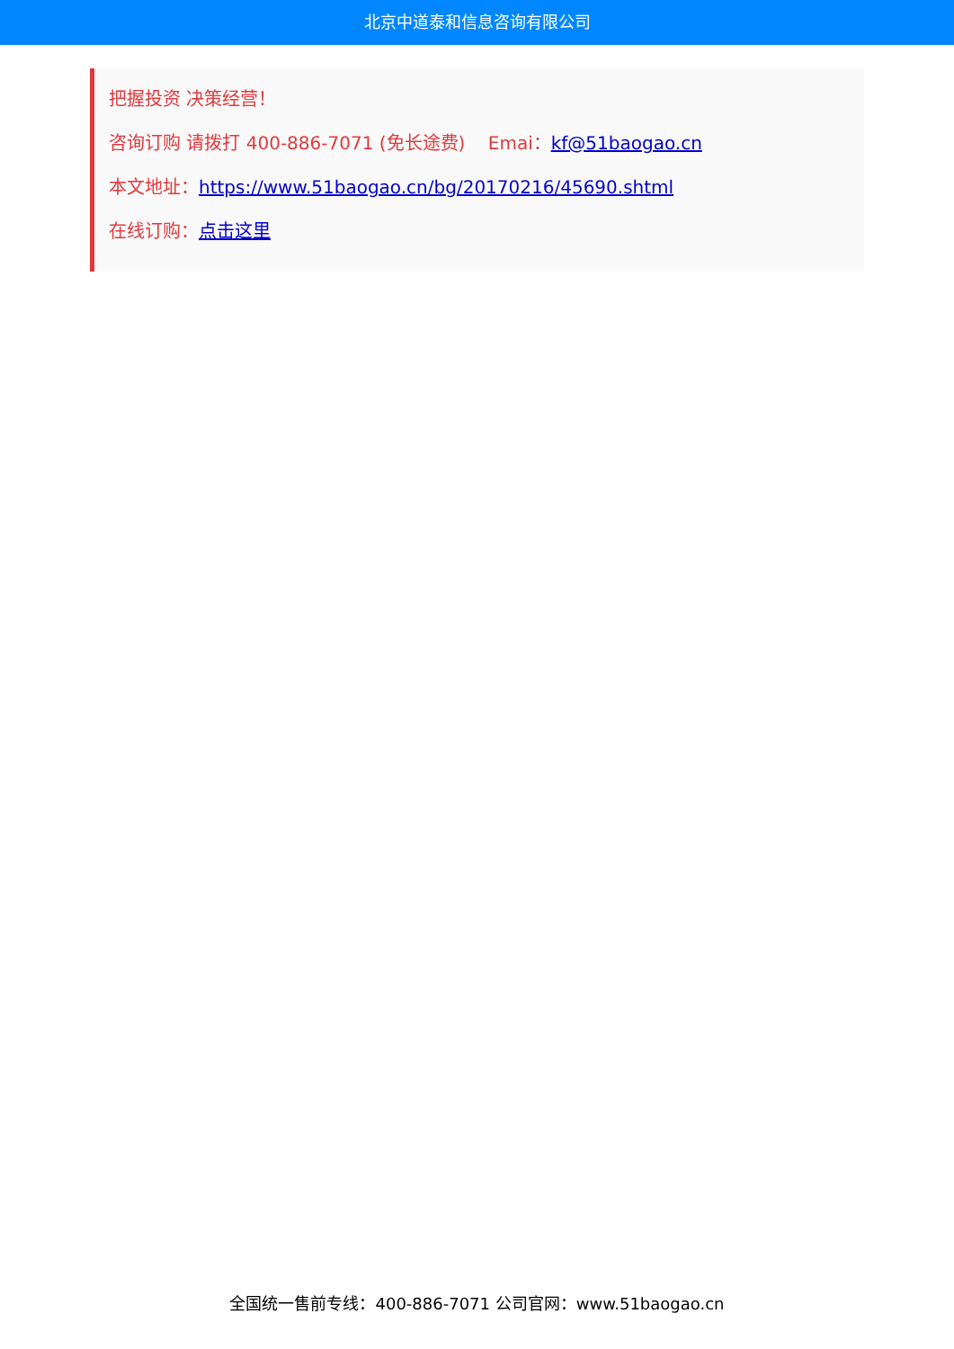北京中道泰和信息咨询有限公司
把握投资 决策经营！
咨询订购 请拨打 400-886-7071 (免长途费) Emai：kf@51baogao.cn
本文地址：https://www.51baogao.cn/bg/20170216/45690.shtml
在线订购：点击这里
全国统一售前专线：400-886-7071 公司官网：www.51baogao.cn